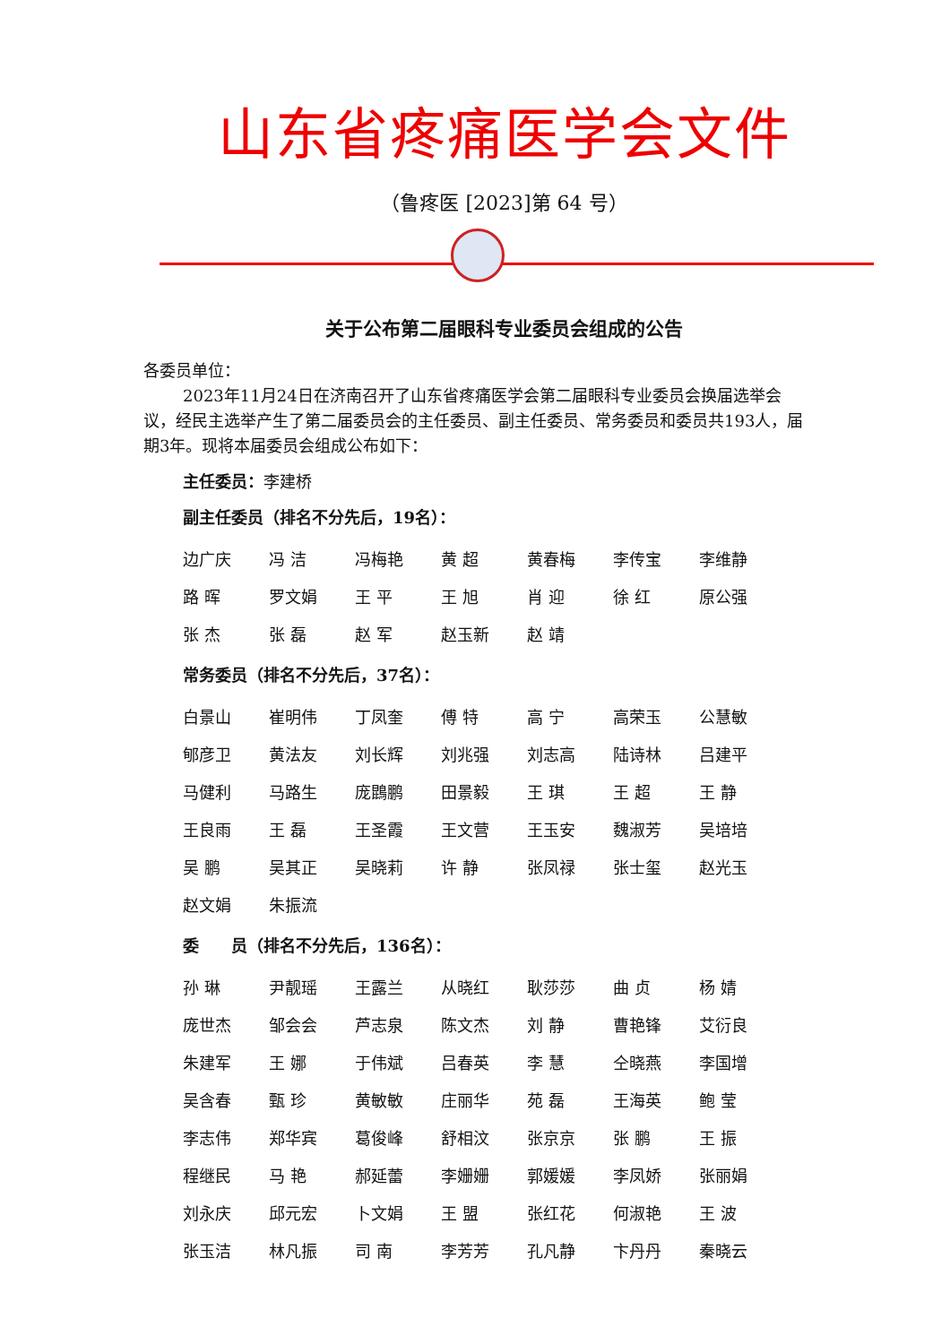山东省疼痛医学会文件
（鲁疼医 [2023]第 64 号）
关于公布第二届眼科专业委员会组成的公告
各委员单位：
2023年11月24日在济南召开了山东省疼痛医学会第二届眼科专业委员会换届选举会议，经民主选举产生了第二届委员会的主任委员、副主任委员、常务委员和委员共193人，届期3年。现将本届委员会组成公布如下：
主任委员：李建桥
副主任委员（排名不分先后，19名）：
| 边广庆 | 冯 洁 | 冯梅艳 | 黄 超 | 黄春梅 | 李传宝 | 李维静 |
| 路 晖 | 罗文娟 | 王 平 | 王 旭 | 肖 迎 | 徐 红 | 原公强 |
| 张 杰 | 张 磊 | 赵 军 | 赵玉新 | 赵 靖 | | |
常务委员（排名不分先后，37名）：
| 白景山 | 崔明伟 | 丁凤奎 | 傅 特 | 高 宁 | 高荣玉 | 公慧敏 |
| 郇彦卫 | 黄法友 | 刘长辉 | 刘兆强 | 刘志高 | 陆诗林 | 吕建平 |
| 马健利 | 马路生 | 庞鵾鹏 | 田景毅 | 王 琪 | 王 超 | 王 静 |
| 王良雨 | 王 磊 | 王圣霞 | 王文营 | 王玉安 | 魏淑芳 | 吴培培 |
| 吴 鹏 | 吴其正 | 吴晓莉 | 许 静 | 张凤禄 | 张士玺 | 赵光玉 |
| 赵文娟 | 朱振流 | | | | | |
委　　员（排名不分先后，136名）：
| 孙 琳 | 尹靓瑶 | 王露兰 | 从晓红 | 耿莎莎 | 曲 贞 | 杨 婧 |
| 庞世杰 | 邹会会 | 芦志泉 | 陈文杰 | 刘 静 | 曹艳锋 | 艾衍良 |
| 朱建军 | 王 娜 | 于伟斌 | 吕春英 | 李 慧 | 仝晓燕 | 李国增 |
| 吴含春 | 甄 珍 | 黄敏敏 | 庄丽华 | 苑 磊 | 王海英 | 鲍 莹 |
| 李志伟 | 郑华宾 | 葛俊峰 | 舒相汶 | 张京京 | 张 鹏 | 王 振 |
| 程继民 | 马 艳 | 郝延蕾 | 李姗姗 | 郭媛媛 | 李凤娇 | 张丽娟 |
| 刘永庆 | 邱元宏 | 卜文娟 | 王 盟 | 张红花 | 何淑艳 | 王 波 |
| 张玉洁 | 林凡振 | 司 南 | 李芳芳 | 孔凡静 | 卞丹丹 | 秦晓云 |